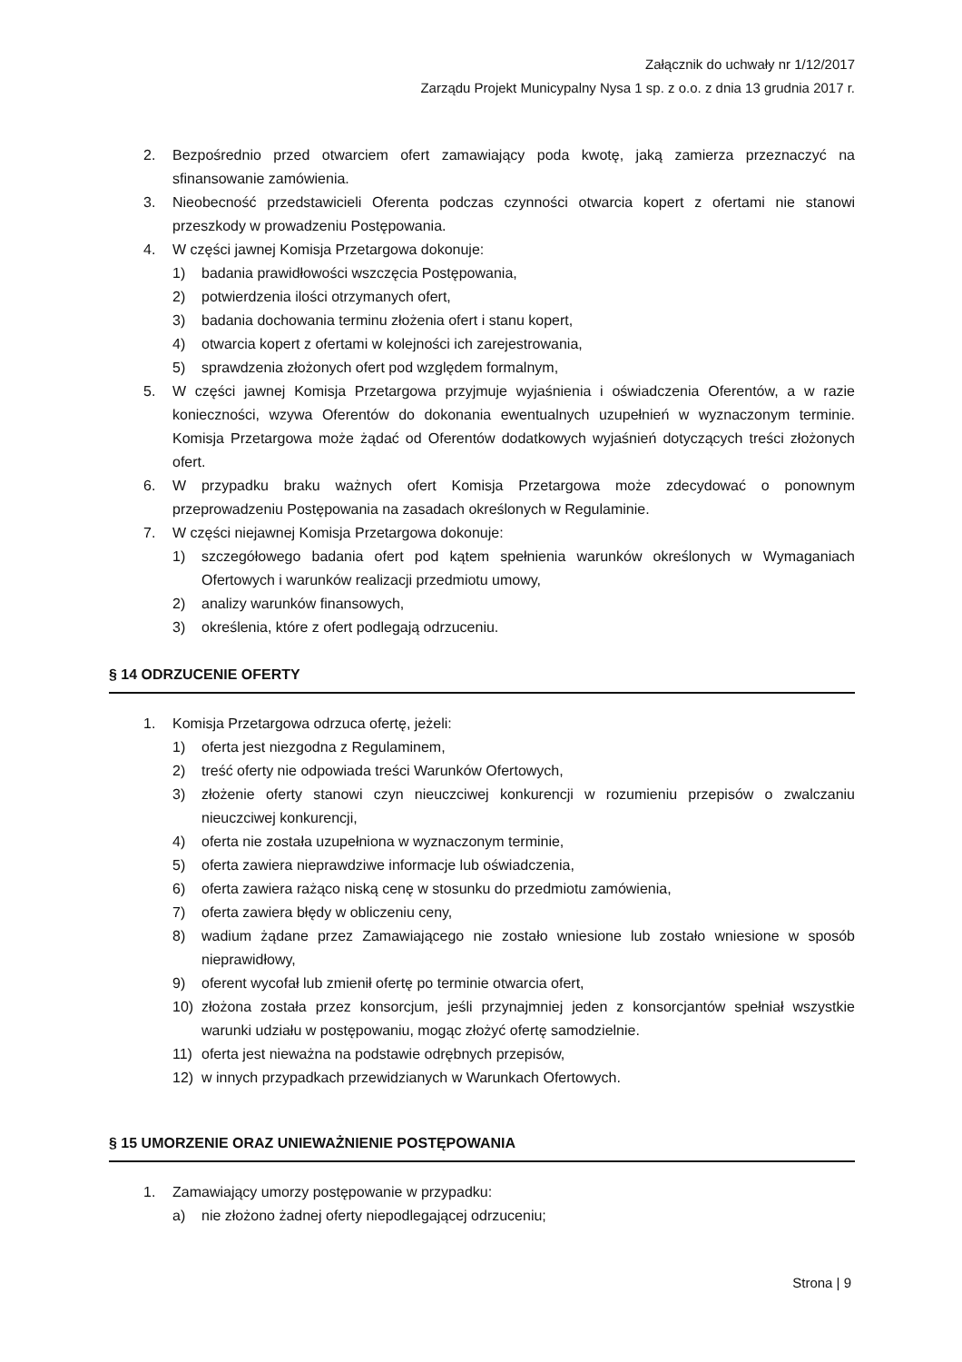Załącznik do uchwały nr 1/12/2017
Zarządu Projekt Municypalny Nysa 1 sp. z o.o. z dnia 13 grudnia 2017 r.
2. Bezpośrednio przed otwarciem ofert zamawiający poda kwotę, jaką zamierza przeznaczyć na sfinansowanie zamówienia.
3. Nieobecność przedstawicieli Oferenta podczas czynności otwarcia kopert z ofertami nie stanowi przeszkody w prowadzeniu Postępowania.
4. W części jawnej Komisja Przetargowa dokonuje:
1) badania prawidłowości wszczęcia Postępowania,
2) potwierdzenia ilości otrzymanych ofert,
3) badania dochowania terminu złożenia ofert i stanu kopert,
4) otwarcia kopert z ofertami w kolejności ich zarejestrowania,
5) sprawdzenia złożonych ofert pod względem formalnym,
5. W części jawnej Komisja Przetargowa przyjmuje wyjaśnienia i oświadczenia Oferentów, a w razie konieczności, wzywa Oferentów do dokonania ewentualnych uzupełnień w wyznaczonym terminie. Komisja Przetargowa może żądać od Oferentów dodatkowych wyjaśnień dotyczących treści złożonych ofert.
6. W przypadku braku ważnych ofert Komisja Przetargowa może zdecydować o ponownym przeprowadzeniu Postępowania na zasadach określonych w Regulaminie.
7. W części niejawnej Komisja Przetargowa dokonuje:
1) szczegółowego badania ofert pod kątem spełnienia warunków określonych w Wymaganiach Ofertowych i warunków realizacji przedmiotu umowy,
2) analizy warunków finansowych,
3) określenia, które z ofert podlegają odrzuceniu.
§ 14 ODRZUCENIE OFERTY
1. Komisja Przetargowa odrzuca ofertę, jeżeli:
1) oferta jest niezgodna z Regulaminem,
2) treść oferty nie odpowiada treści Warunków Ofertowych,
3) złożenie oferty stanowi czyn nieuczciwej konkurencji w rozumieniu przepisów o zwalczaniu nieuczciwej konkurencji,
4) oferta nie została uzupełniona w wyznaczonym terminie,
5) oferta zawiera nieprawdziwe informacje lub oświadczenia,
6) oferta zawiera rażąco niską cenę w stosunku do przedmiotu zamówienia,
7) oferta zawiera błędy w obliczeniu ceny,
8) wadium żądane przez Zamawiającego nie zostało wniesione lub zostało wniesione w sposób nieprawidłowy,
9) oferent wycofał lub zmienił ofertę po terminie otwarcia ofert,
10) złożona została przez konsorcjum, jeśli przynajmniej jeden z konsorcjantów spełniał wszystkie warunki udziału w postępowaniu, mogąc złożyć ofertę samodzielnie.
11) oferta jest nieważna na podstawie odrębnych przepisów,
12) w innych przypadkach przewidzianych w Warunkach Ofertowych.
§ 15 UMORZENIE ORAZ UNIEWAŻNIENIE POSTĘPOWANIA
1. Zamawiający umorzy postępowanie w przypadku:
a) nie złożono żadnej oferty niepodlegającej odrzuceniu;
Strona | 9